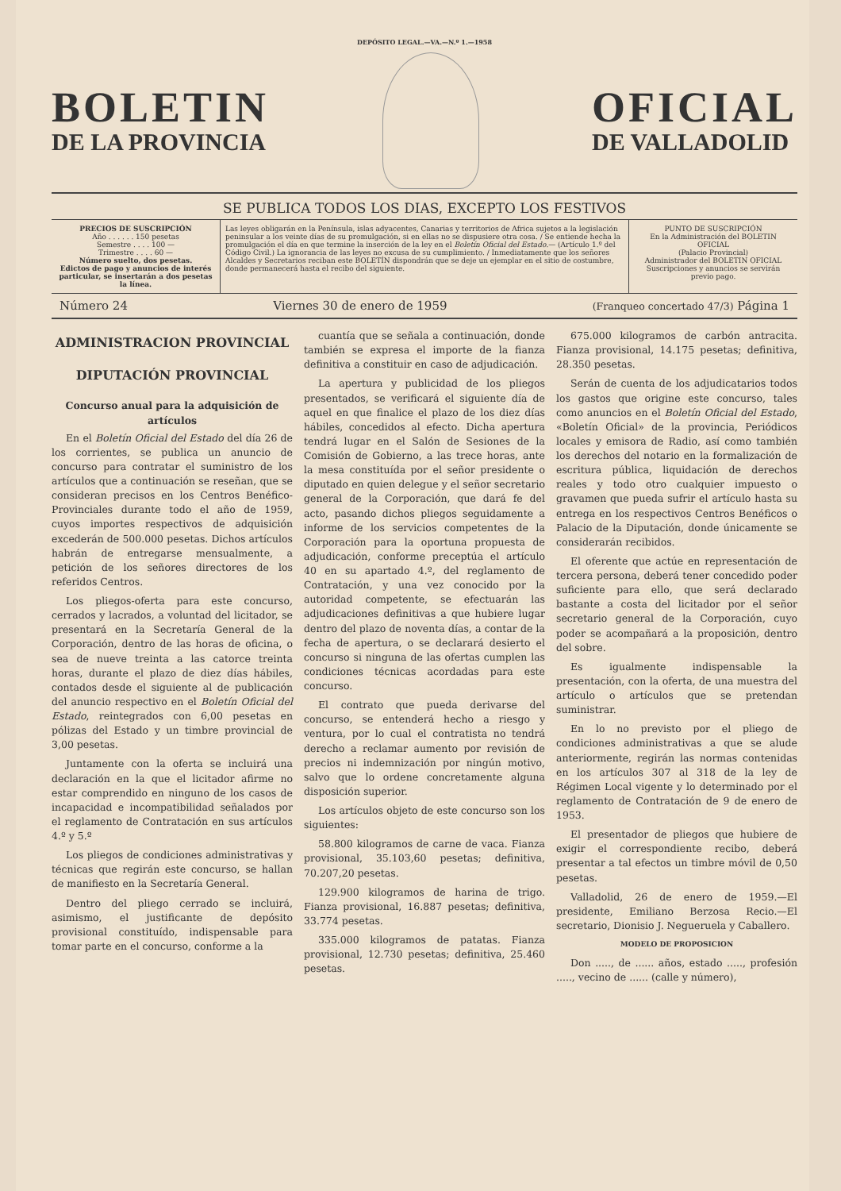DEPÓSITO LEGAL.—VA.—N.º 1.—1958
BOLETIN
DE LA PROVINCIA
OFICIAL
DE VALLADOLID
SE PUBLICA TODOS LOS DIAS, EXCEPTO LOS FESTIVOS
PRECIOS DE SUSCRIPCIÓN
Año . . . . . . 150 pesetas
Semestre . . . . 100 —
Trimestre . . . . 60 —
Número suelto, dos pesetas.
Edictos de pago y anuncios de interés particular, se insertarán a dos pesetas la línea.
Las leyes obligarán en la Península, islas adyacentes, Canarias y territorios de Africa sujetos a la legislación peninsular a los veinte días de su promulgación, si en ellas no se dispusiere otra cosa. / Se entiende hecha la promulgación el día en que termine la inserción de la ley en el Boletín Oficial del Estado.— (Artículo 1.º del Código Civil.) La ignorancia de las leyes no excusa de su cumplimiento. / Inmediatamente que los señores Alcaldes y Secretarios reciban este BOLETÍN dispondrán que se deje un ejemplar en el sitio de costumbre, donde permanecerá hasta el recibo del siguiente.
PUNTO DE SUSCRIPCIÓN
En la Administración del BOLETIN OFICIAL
(Palacio Provincial)
Administrador del BOLETIN OFICIAL
Suscripciones y anuncios se servirán previo pago.
Número 24 Viernes 30 de enero de 1959 (Franqueo concertado 47/3) Página 1
ADMINISTRACION PROVINCIAL
DIPUTACIÓN PROVINCIAL
Concurso anual para la adquisición de artículos
En el Boletín Oficial del Estado del día 26 de los corrientes, se publica un anuncio de concurso para contratar el suministro de los artículos que a continuación se reseñan, que se consideran precisos en los Centros Benéfico-Provinciales durante todo el año de 1959, cuyos importes respectivos de adquisición excederán de 500.000 pesetas. Dichos artículos habrán de entregarse mensualmente, a petición de los señores directores de los referidos Centros.
Los pliegos-oferta para este concurso, cerrados y lacrados, a voluntad del licitador, se presentará en la Secretaría General de la Corporación, dentro de las horas de oficina, o sea de nueve treinta a las catorce treinta horas, durante el plazo de diez días hábiles, contados desde el siguiente al de publicación del anuncio respectivo en el Boletín Oficial del Estado, reintegrados con 6,00 pesetas en pólizas del Estado y un timbre provincial de 3,00 pesetas.
Juntamente con la oferta se incluirá una declaración en la que el licitador afirme no estar comprendido en ninguno de los casos de incapacidad e incompatibilidad señalados por el reglamento de Contratación en sus artículos 4.º y 5.º
Los pliegos de condiciones administrativas y técnicas que regirán este concurso, se hallan de manifiesto en la Secretaría General.
Dentro del pliego cerrado se incluirá, asimismo, el justificante de depósito provisional constituído, indispensable para tomar parte en el concurso, conforme a la
cuantía que se señala a continuación, donde también se expresa el importe de la fianza definitiva a constituir en caso de adjudicación.
La apertura y publicidad de los pliegos presentados, se verificará el siguiente día de aquel en que finalice el plazo de los diez días hábiles, concedidos al efecto. Dicha apertura tendrá lugar en el Salón de Sesiones de la Comisión de Gobierno, a las trece horas, ante la mesa constituída por el señor presidente o diputado en quien delegue y el señor secretario general de la Corporación, que dará fe del acto, pasando dichos pliegos seguidamente a informe de los servicios competentes de la Corporación para la oportuna propuesta de adjudicación, conforme preceptúa el artículo 40 en su apartado 4.º, del reglamento de Contratación, y una vez conocido por la autoridad competente, se efectuarán las adjudicaciones definitivas a que hubiere lugar dentro del plazo de noventa días, a contar de la fecha de apertura, o se declarará desierto el concurso si ninguna de las ofertas cumplen las condiciones técnicas acordadas para este concurso.
El contrato que pueda derivarse del concurso, se entenderá hecho a riesgo y ventura, por lo cual el contratista no tendrá derecho a reclamar aumento por revisión de precios ni indemnización por ningún motivo, salvo que lo ordene concretamente alguna disposición superior.
Los artículos objeto de este concurso son los siguientes:
58.800 kilogramos de carne de vaca. Fianza provisional, 35.103,60 pesetas; definitiva, 70.207,20 pesetas.
129.900 kilogramos de harina de trigo. Fianza provisional, 16.887 pesetas; definitiva, 33.774 pesetas.
335.000 kilogramos de patatas. Fianza provisional, 12.730 pesetas; definitiva, 25.460 pesetas.
675.000 kilogramos de carbón antracita. Fianza provisional, 14.175 pesetas; definitiva, 28.350 pesetas.
Serán de cuenta de los adjudicatarios todos los gastos que origine este concurso, tales como anuncios en el Boletín Oficial del Estado, «Boletín Oficial» de la provincia, Periódicos locales y emisora de Radio, así como también los derechos del notario en la formalización de escritura pública, liquidación de derechos reales y todo otro cualquier impuesto o gravamen que pueda sufrir el artículo hasta su entrega en los respectivos Centros Benéficos o Palacio de la Diputación, donde únicamente se considerarán recibidos.
El oferente que actúe en representación de tercera persona, deberá tener concedido poder suficiente para ello, que será declarado bastante a costa del licitador por el señor secretario general de la Corporación, cuyo poder se acompañará a la proposición, dentro del sobre.
Es igualmente indispensable la presentación, con la oferta, de una muestra del artículo o artículos que se pretendan suministrar.
En lo no previsto por el pliego de condiciones administrativas a que se alude anteriormente, regirán las normas contenidas en los artículos 307 al 318 de la ley de Régimen Local vigente y lo determinado por el reglamento de Contratación de 9 de enero de 1953.
El presentador de pliegos que hubiere de exigir el correspondiente recibo, deberá presentar a tal efectos un timbre móvil de 0,50 pesetas.
Valladolid, 26 de enero de 1959.—El presidente, Emiliano Berzosa Recio.—El secretario, Dionisio J. Negueruela y Caballero.
MODELO DE PROPOSICION
Don ....., de ...... años, estado ....., profesión ....., vecino de ...... (calle y número),